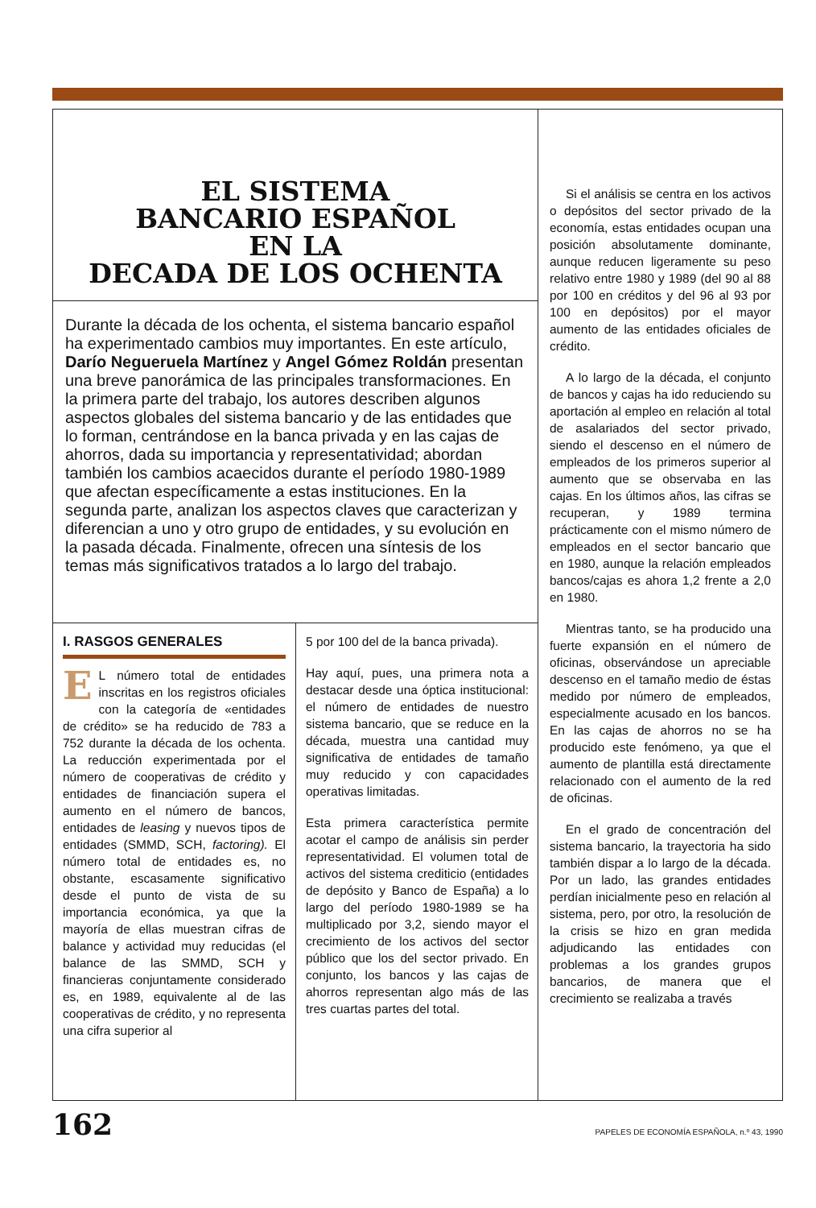EL SISTEMA
BANCARIO ESPAÑOL
EN LA
DECADA DE LOS OCHENTA
Durante la década de los ochenta, el sistema bancario español ha experimentado cambios muy importantes. En este artículo, Darío Negueruela Martínez y Angel Gómez Roldán presentan una breve panorámica de las principales transformaciones. En la primera parte del trabajo, los autores describen algunos aspectos globales del sistema bancario y de las entidades que lo forman, centrándose en la banca privada y en las cajas de ahorros, dada su importancia y representatividad; abordan también los cambios acaecidos durante el período 1980-1989 que afectan específicamente a estas instituciones. En la segunda parte, analizan los aspectos claves que caracterizan y diferencian a uno y otro grupo de entidades, y su evolución en la pasada década. Finalmente, ofrecen una síntesis de los temas más significativos tratados a lo largo del trabajo.
I. RASGOS GENERALES
EL número total de entidades inscritas en los registros oficiales con la categoría de «entidades de crédito» se ha reducido de 783 a 752 durante la década de los ochenta. La reducción experimentada por el número de cooperativas de crédito y entidades de financiación supera el aumento en el número de bancos, entidades de leasing y nuevos tipos de entidades (SMMD, SCH, factoring). El número total de entidades es, no obstante, escasamente significativo desde el punto de vista de su importancia económica, ya que la mayoría de ellas muestran cifras de balance y actividad muy reducidas (el balance de las SMMD, SCH y financieras conjuntamente considerado es, en 1989, equivalente al de las cooperativas de crédito, y no representa una cifra superior al
5 por 100 del de la banca privada).
Hay aquí, pues, una primera nota a destacar desde una óptica institucional: el número de entidades de nuestro sistema bancario, que se reduce en la década, muestra una cantidad muy significativa de entidades de tamaño muy reducido y con capacidades operativas limitadas.
Esta primera característica permite acotar el campo de análisis sin perder representatividad. El volumen total de activos del sistema crediticio (entidades de depósito y Banco de España) a lo largo del período 1980-1989 se ha multiplicado por 3,2, siendo mayor el crecimiento de los activos del sector público que los del sector privado. En conjunto, los bancos y las cajas de ahorros representan algo más de las tres cuartas partes del total.
Si el análisis se centra en los activos o depósitos del sector privado de la economía, estas entidades ocupan una posición absolutamente dominante, aunque reducen ligeramente su peso relativo entre 1980 y 1989 (del 90 al 88 por 100 en créditos y del 96 al 93 por 100 en depósitos) por el mayor aumento de las entidades oficiales de crédito.
A lo largo de la década, el conjunto de bancos y cajas ha ido reduciendo su aportación al empleo en relación al total de asalariados del sector privado, siendo el descenso en el número de empleados de los primeros superior al aumento que se observaba en las cajas. En los últimos años, las cifras se recuperan, y 1989 termina prácticamente con el mismo número de empleados en el sector bancario que en 1980, aunque la relación empleados bancos/cajas es ahora 1,2 frente a 2,0 en 1980.
Mientras tanto, se ha producido una fuerte expansión en el número de oficinas, observándose un apreciable descenso en el tamaño medio de éstas medido por número de empleados, especialmente acusado en los bancos. En las cajas de ahorros no se ha producido este fenómeno, ya que el aumento de plantilla está directamente relacionado con el aumento de la red de oficinas.
En el grado de concentración del sistema bancario, la trayectoria ha sido también dispar a lo largo de la década. Por un lado, las grandes entidades perdían inicialmente peso en relación al sistema, pero, por otro, la resolución de la crisis se hizo en gran medida adjudicando las entidades con problemas a los grandes grupos bancarios, de manera que el crecimiento se realizaba a través
162 PAPELES DE ECONOMÍA ESPAÑOLA, n.º 43, 1990